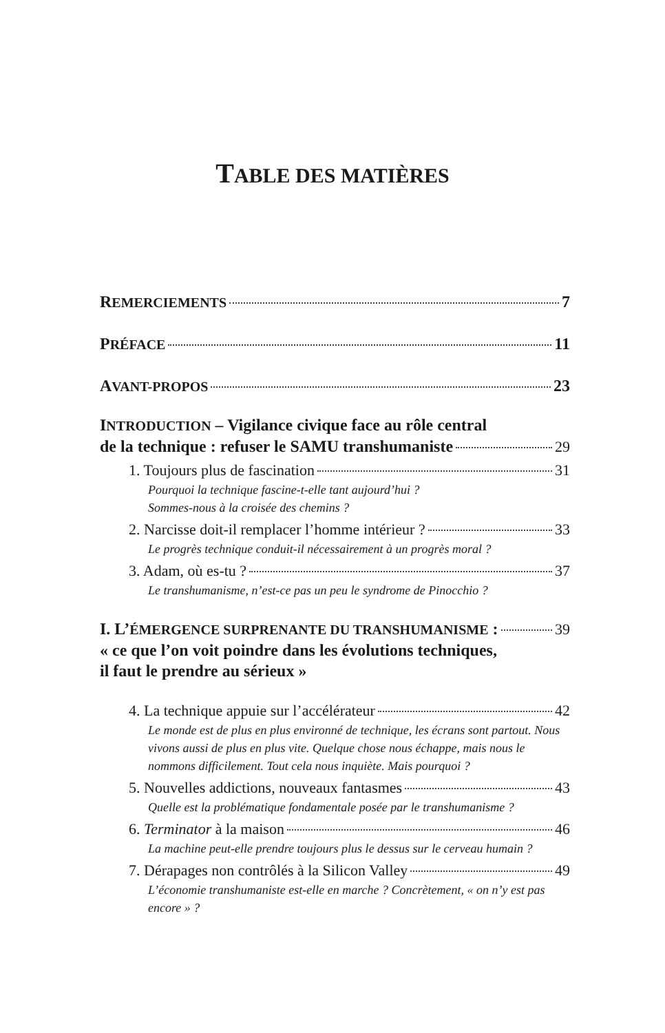TABLE DES MATIÈRES
REMERCIEMENTS 7
PRÉFACE 11
AVANT-PROPOS 23
INTRODUCTION – Vigilance civique face au rôle central
de la technique : refuser le SAMU transhumaniste 29
1. Toujours plus de fascination 31
Pourquoi la technique fascine-t-elle tant aujourd’hui ?
Sommes-nous à la croisée des chemins ?
2. Narcisse doit-il remplacer l’homme intérieur ? 33
Le progrès technique conduit-il nécessairement à un progrès moral ?
3. Adam, où es-tu ? 37
Le transhumanisme, n’est-ce pas un peu le syndrome de Pinocchio ?
I. L’ÉMERGENCE SURPRENANTE DU TRANSHUMANISME : 39
« ce que l’on voit poindre dans les évolutions techniques,
il faut le prendre au sérieux »
4. La technique appuie sur l’accélérateur 42
Le monde est de plus en plus environné de technique, les écrans sont partout. Nous vivons aussi de plus en plus vite. Quelque chose nous échappe, mais nous le nommons difficilement. Tout cela nous inquiète. Mais pourquoi ?
5. Nouvelles addictions, nouveaux fantasmes 43
Quelle est la problématique fondamentale posée par le transhumanisme ?
6. Terminator à la maison 46
La machine peut-elle prendre toujours plus le dessus sur le cerveau humain ?
7. Dérapages non contrôlés à la Silicon Valley 49
L’économie transhumaniste est-elle en marche ? Concrètement, « on n’y est pas encore » ?